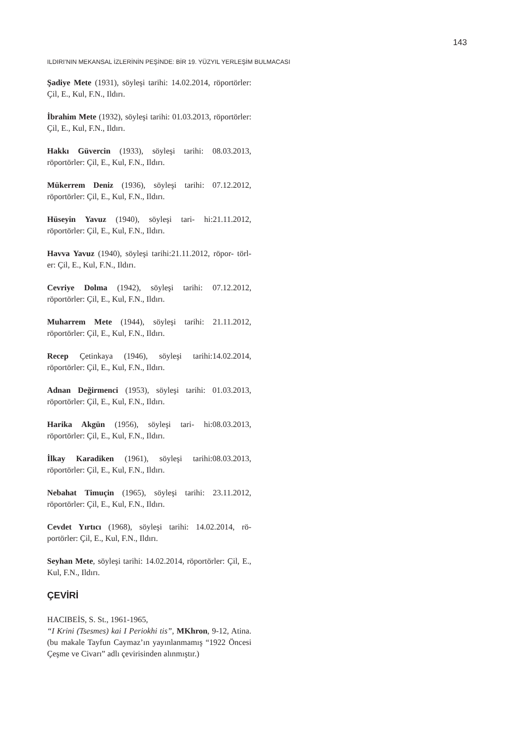143
ILDIRI’NIN MEKANSAL İZLERİNİN PEŞİNDE: BİR 19. YÜZYIL YERLEŞİM BULMACASI
Şadiye Mete (1931), söyleşi tarihi: 14.02.2014, röportörler: Çil, E., Kul, F.N., Ildırı.
İbrahim Mete (1932), söyleşi tarihi: 01.03.2013, röportörler: Çil, E., Kul, F.N., Ildırı.
Hakkı Güvercin (1933), söyleşi tarihi: 08.03.2013, röportörler: Çil, E., Kul, F.N., Ildırı.
Mükerrem Deniz (1936), söyleşi tarihi: 07.12.2012, röportörler: Çil, E., Kul, F.N., Ildırı.
Hüseyin Yavuz (1940), söyleşi tari- hi:21.11.2012, röportörler: Çil, E., Kul, F.N., Ildırı.
Havva Yavuz (1940), söyleşi tarihi:21.11.2012, röpor- törl- er: Çil, E., Kul, F.N., Ildırı.
Cevriye Dolma (1942), söyleşi tarihi: 07.12.2012, röportörler: Çil, E., Kul, F.N., Ildırı.
Muharrem Mete (1944), söyleşi tarihi: 21.11.2012, röportörler: Çil, E., Kul, F.N., Ildırı.
Recep Çetinkaya (1946), söyleşi tarihi:14.02.2014, röportörler: Çil, E., Kul, F.N., Ildırı.
Adnan Değirmenci (1953), söyleşi tarihi: 01.03.2013, röportörler: Çil, E., Kul, F.N., Ildırı.
Harika Akgün (1956), söyleşi tari- hi:08.03.2013, röportörler: Çil, E., Kul, F.N., Ildırı.
İlkay Karadiken (1961), söyleşi tarihi:08.03.2013, röportörler: Çil, E., Kul, F.N., Ildırı.
Nebahat Timuçin (1965), söyleşi tarihi: 23.11.2012, röportörler: Çil, E., Kul, F.N., Ildırı.
Cevdet Yırtıcı (1968), söyleşi tarihi: 14.02.2014, rö- portörler: Çil, E., Kul, F.N., Ildırı.
Seyhan Mete, söyleşi tarihi: 14.02.2014, röportörler: Çil, E., Kul, F.N., Ildırı.
ÇEVİRİ
HACIBEİS, S. St., 1961-1965,
“I Krini (Tsesmes) kai I Periokhi tis”, MKhron, 9-12, Atina. (bu makale Tayfun Caymaz’ın yayınlanmamış “1922 Öncesi Çeşme ve Civarı” adlı çevirisinden alınmıştır.)